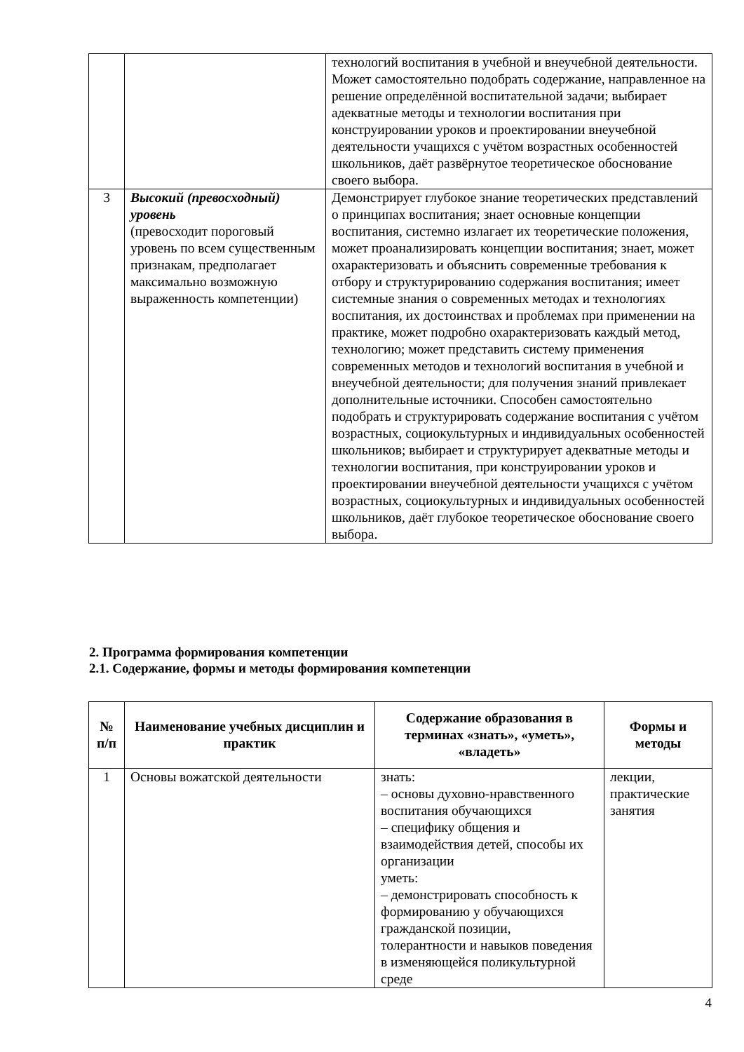| | | технологий воспитания в учебной и внеучебной деятельности. Может самостоятельно подобрать содержание, направленное на решение определённой воспитательной задачи; выбирает адекватные методы и технологии воспитания при конструировании уроков и проектировании внеучебной деятельности учащихся с учётом возрастных особенностей школьников, даёт развёрнутое теоретическое обоснование своего выбора. |
| 3 | Высокий (превосходный) уровень (превосходит пороговый уровень по всем существенным признакам, предполагает максимально возможную выраженность компетенции) | Демонстрирует глубокое знание теоретических представлений о принципах воспитания; знает основные концепции воспитания, системно излагает их теоретические положения, может проанализировать концепции воспитания; знает, может охарактеризовать и объяснить современные требования к отбору и структурированию содержания воспитания; имеет системные знания о современных методах и технологиях воспитания, их достоинствах и проблемах при применении на практике, может подробно охарактеризовать каждый метод, технологию; может представить систему применения современных методов и технологий воспитания в учебной и внеучебной деятельности; для получения знаний привлекает дополнительные источники. Способен самостоятельно подобрать и структурировать содержание воспитания с учётом возрастных, социокультурных и индивидуальных особенностей школьников; выбирает и структурирует адекватные методы и технологии воспитания, при конструировании уроков и проектировании внеучебной деятельности учащихся с учётом возрастных, социокультурных и индивидуальных особенностей школьников, даёт глубокое теоретическое обоснование своего выбора. |
2. Программа формирования компетенции
2.1. Содержание, формы и методы формирования компетенции
| № п/п | Наименование учебных дисциплин и практик | Содержание образования в терминах «знать», «уметь», «владеть» | Формы и методы |
| --- | --- | --- | --- |
| 1 | Основы вожатской деятельности | знать: – основы духовно-нравственного воспитания обучающихся – специфику общения и взаимодействия детей, способы их организации уметь: – демонстрировать способность к формированию у обучающихся гражданской позиции, толерантности и навыков поведения в изменяющейся поликультурной среде | лекции, практические занятия |
4